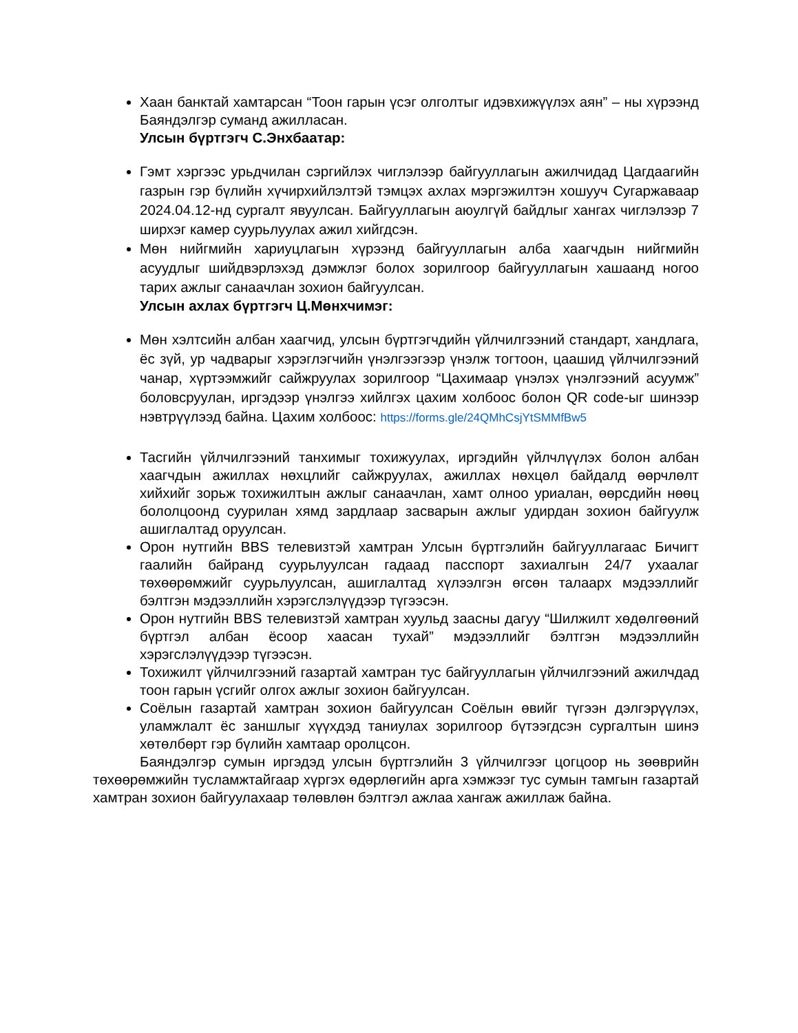Хаан банктай хамтарсан “Тоон гарын үсэг олголтыг идэвхижүүлэх аян” – ны хүрээнд Баяндэлгэр суманд ажилласан.
Улсын бүртгэгч С.Энхбаатар:
Гэмт хэргээс урьдчилан сэргийлэх чиглэлээр байгууллагын ажилчидад Цагдаагийн газрын гэр бүлийн хүчирхийлэлтэй тэмцэх ахлах мэргэжилтэн хошууч Сугаржаваар 2024.04.12-нд сургалт явуулсан. Байгууллагын аюулгүй байдлыг хангах чиглэлээр 7 ширхэг камер суурьлуулах ажил хийгдсэн.
Мөн нийгмийн хариуцлагын хүрээнд байгууллагын алба хаагчдын нийгмийн асуудлыг шийдвэрлэхэд дэмжлэг болох зорилгоор байгууллагын хашаанд ногоо тарих ажлыг санаачлан зохион байгуулсан.
Улсын ахлах бүртгэгч Ц.Мөнхчимэг:
Мөн хэлтсийн албан хаагчид, улсын бүртгэгчдийн үйлчилгээний стандарт, хандлага, ёс зүй, ур чадварыг хэрэглэгчийн үнэлгээгээр үнэлж тогтоон, цаашид үйлчилгээний чанар, хүртээмжийг сайжруулах зорилгоор “Цахимаар үнэлэх үнэлгээний асуумж” боловсруулан, иргэдээр үнэлгээ хийлгэх цахим холбоос болон QR code-ыг шинээр нэвтрүүлээд байна. Цахим холбоос: https://forms.gle/24QMhCsjYtSMMfBw5
Тасгийн үйлчилгээний танхимыг тохижуулах, иргэдийн үйлчлүүлэх болон албан хаагчдын ажиллах нөхцлийг сайжруулах, ажиллах нөхцөл байдалд өөрчлөлт хийхийг зорьж тохижилтын ажлыг санаачлан, хамт олноо уриалан, өөрсдийн нөөц бололцоонд суурилан хямд зардлаар засварын ажлыг удирдан зохион байгуулж ашиглалтад оруулсан.
Орон нутгийн BBS телевизтэй хамтран Улсын бүртгэлийн байгууллагаас Бичигт гаалийн байранд суурьлуулсан гадаад пасспорт захиалгын 24/7 ухаалаг төхөөрөмжийг суурьлуулсан, ашиглалтад хүлээлгэн өгсөн талаарх мэдээллийг бэлтгэн мэдээллийн хэрэгслэлүүдээр түгээсэн.
Орон нутгийн BBS телевизтэй хамтран хуульд заасны дагуу “Шилжилт хөдөлгөөний бүртгэл албан ёсоор хаасан тухай” мэдээллийг бэлтгэн мэдээллийн хэрэгслэлүүдээр түгээсэн.
Тохижилт үйлчилгээний газартай хамтран тус байгууллагын үйлчилгээний ажилчдад тоон гарын үсгийг олгох ажлыг зохион байгуулсан.
Соёлын газартай хамтран зохион байгуулсан Соёлын өвийг түгээн дэлгэрүүлэх, уламжлалт ёс заншлыг хүүхдэд таниулах зорилгоор бүтээгдсэн сургалтын шинэ хөтөлбөрт гэр бүлийн хамтаар оролцсон.
Баяндэлгэр сумын иргэдэд улсын бүртгэлийн 3 үйлчилгээг цогцоор нь зөөврийн төхөөрөмжийн тусламжтайгаар хүргэх өдөрлөгийн арга хэмжээг тус сумын тамгын газартай хамтран зохион байгуулахаар төлөвлөн бэлтгэл ажлаа хангаж ажиллаж байна.